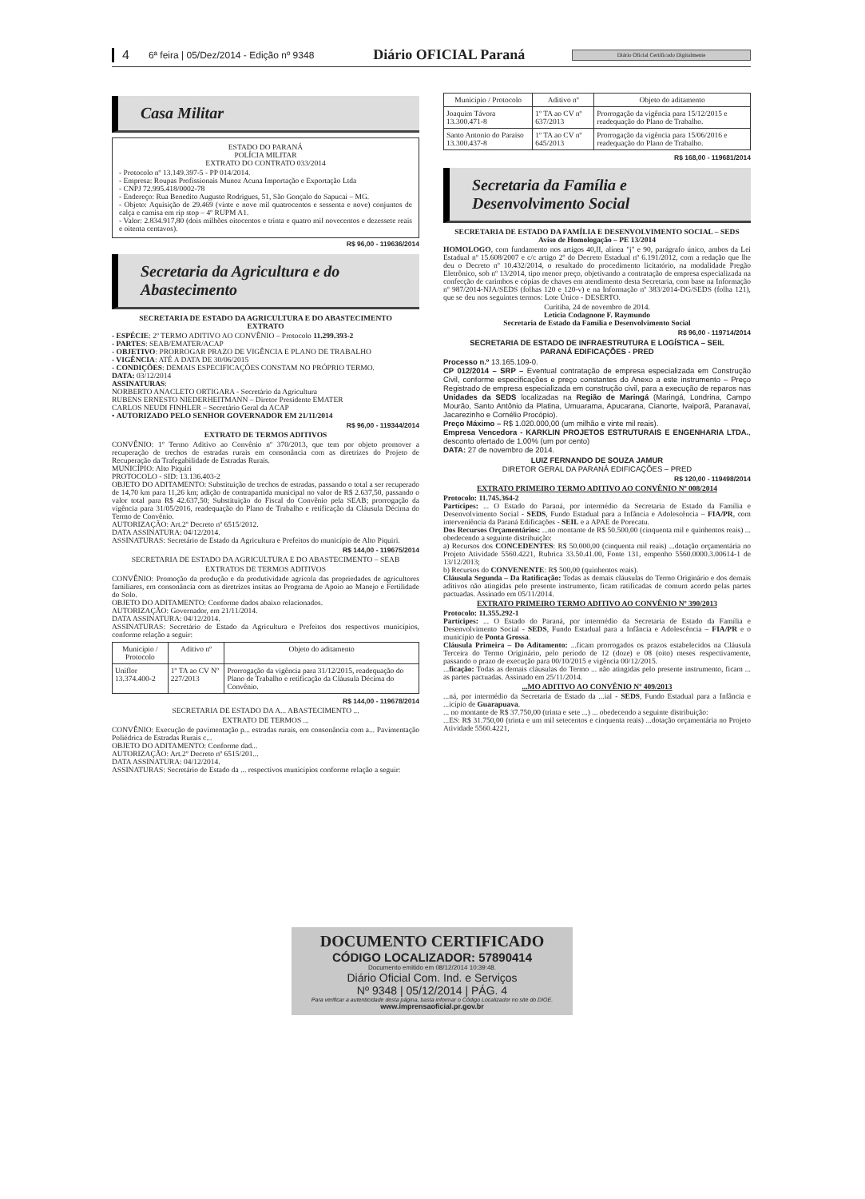4 6ª feira | 05/Dez/2014 - Edição nº 9348 Diário OFICIAL Paraná Diário Oficial Certificado Digitalmente
Casa Militar
ESTADO DO PARANÁ
POLÍCIA MILITAR
EXTRATO DO CONTRATO 033/2014
- Protocolo nº 13.149.397-5 - PP 014/2014.
- Empresa: Roupas Profissionais Munoz Acuna Importação e Exportação Ltda
- CNPJ 72.995.418/0002-78
- Endereço: Rua Benedito Augusto Rodrigues, 51, São Gonçalo do Sapucaí – MG.
- Objeto: Aquisição de 29.469 (vinte e nove mil quatrocentos e sessenta e nove) conjuntos de calça e camisa em rip stop – 4º RUPM A1.
- Valor: 2.834.917,80 (dois milhões oitocentos e trinta e quatro mil novecentos e dezessete reais e oitenta centavos).
R$ 96,00 - 119636/2014
Secretaria da Agricultura e do Abastecimento
SECRETARIA DE ESTADO DA AGRICULTURA E DO ABASTECIMENTO
EXTRATO
- ESPÉCIE: 2º TERMO ADITIVO AO CONVÊNIO – Protocolo 11.299.393-2
- PARTES: SEAB/EMATER/ACAP
- OBJETIVO: PRORROGAR PRAZO DE VIGÊNCIA E PLANO DE TRABALHO
- VIGÊNCIA: ATÉ A DATA DE 30/06/2015
- CONDIÇÕES: DEMAIS ESPECIFICAÇÕES CONSTAM NO PRÓPRIO TERMO.
DATA: 03/12/2014
ASSINATURAS:
NORBERTO ANACLETO ORTIGARA - Secretário da Agricultura
RUBENS ERNESTO NIEDERHEITMANN – Diretor Presidente EMATER
CARLOS NEUDI FINHLER – Secretário Geral da ACAP
• AUTORIZADO PELO SENHOR GOVERNADOR EM 21/11/2014
R$ 96,00 - 119344/2014
EXTRATO DE TERMOS ADITIVOS
CONVÊNIO: 1º Termo Aditivo ao Convênio nº 370/2013, que tem por objeto promover a recuperação de trechos de estradas rurais em consonância com as diretrizes do Projeto de Recuperação da Trafegabilidade de Estradas Rurais.
MUNICÍPIO: Alto Piquiri
PROTOCOLO - SID: 13.136.403-2
OBJETO DO ADITAMENTO: Substituição de trechos de estradas, passando o total a ser recuperado de 14,70 km para 11,26 km; adição de contrapartida municipal no valor de R$ 2.637,50, passando o valor total para R$ 42.637,50; Substituição do Fiscal do Convênio pela SEAB; prorrogação da vigência para 31/05/2016, readequação do Plano de Trabalho e retificação da Cláusula Décima do Termo de Convênio.
AUTORIZAÇÃO: Art.2º Decreto nº 6515/2012.
DATA ASSINATURA: 04/12/2014.
ASSINATURAS: Secretário de Estado da Agricultura e Prefeitos do município de Alto Piquiri.
R$ 144,00 - 119675/2014
SECRETARIA DE ESTADO DA AGRICULTURA E DO ABASTECIMENTO – SEAB
EXTRATOS DE TERMOS ADITIVOS
CONVÊNIO: Promoção da produção e da produtividade agrícola das propriedades de agricultores familiares, em consonância com as diretrizes insitas ao Programa de Apoio ao Manejo e Fertilidade do Solo.
OBJETO DO ADITAMENTO: Conforme dados abaixo relacionados.
AUTORIZAÇÃO: Governador, em 21/11/2014.
DATA ASSINATURA: 04/12/2014.
ASSINATURAS: Secretário de Estado da Agricultura e Prefeitos dos respectivos municípios, conforme relação a seguir:
| Município / Protocolo | Aditivo nº | Objeto do aditamento |
| --- | --- | --- |
| Uniflor 13.374.400-2 | 1º TA ao CV Nº 227/2013 | Prorrogação da vigência para 31/12/2015, readequação do Plano de Trabalho e retificação da Cláusula Décima do Convênio. |
R$ 144,00 - 119678/2014
SECRETARIA DE ESTADO DA A... ABASTECIMENTO ...
EXTRATO DE TERMOS ...
CONVÊNIO: Execução de pavimentação p... estradas rurais, em consonância com a... Pavimentação Poliédrica de Estradas Rurais c...
OBJETO DO ADITAMENTO: Conforme dad...
AUTORIZAÇÃO: Art.2º Decreto nº 6515/201...
DATA ASSINATURA: 04/12/2014.
ASSINATURAS: Secretário de Estado da ... respectivos municípios conforme relação a seguir:
| Município / Protocolo | Aditivo nº | Objeto do aditamento |
| --- | --- | --- |
| Joaquim Távora 13.300.471-8 | 1º TA ao CV nº 637/2013 | Prorrogação da vigência para 15/12/2015 e readequação do Plano de Trabalho. |
| Santo Antonio do Paraiso 13.300.437-8 | 1º TA ao CV nº 645/2013 | Prorrogação da vigência para 15/06/2016 e readequação do Plano de Trabalho. |
R$ 168,00 - 119681/2014
Secretaria da Família e Desenvolvimento Social
SECRETARIA DE ESTADO DA FAMÍLIA E DESENVOLVIMENTO SOCIAL – SEDS
Aviso de Homologação – PE 13/2014
HOMOLOGO, com fundamento nos artigos 40,II, alínea "j" e 90, parágrafo único, ambos da Lei Estadual nº 15.608/2007 e c/c artigo 2º do Decreto Estadual nº 6.191/2012, com a redação que lhe deu o Decreto nº 10.432/2014, o resultado do procedimento licitatório, na modalidade Pregão Eletrônico, sob nº 13/2014, tipo menor preço, objetivando a contratação de empresa especializada na confecção de carimbos e cópias de chaves em atendimento desta Secretaria, com base na Informação nº 987/2014-NJA/SEDS (folhas 120 e 120-v) e na Informação nº 383/2014-DG/SEDS (folha 121), que se deu nos seguintes termos: Lote Único - DESERTO.
Curitiba, 24 de novembro de 2014.
Leticia Codagnone F. Raymundo
Secretaria de Estado da Família e Desenvolvimento Social
R$ 96,00 - 119714/2014
SECRETARIA DE ESTADO DE INFRAESTRUTURA E LOGÍSTICA – SEIL
PARANÁ EDIFICAÇÕES - PRED
Processo n.º 13.165.109-0.
CP 012/2014 – SRP – Eventual contratação de empresa especializada em Construção Civil, conforme especificações e preço constantes do Anexo a este instrumento – Preço Registrado de empresa especializada em construção civil, para a execução de reparos nas Unidades da SEDS localizadas na Região de Maringá (Maringá, Londrina, Campo Mourão, Santo Antônio da Platina, Umuarama, Apucarana, Cianorte, Ivaiporã, Paranavaí, Jacarezinho e Cornélio Procópio).
Preço Máximo – R$ 1.020.000,00 (um milhão e vinte mil reais).
Empresa Vencedora - KARKLIN PROJETOS ESTRUTURAIS E ENGENHARIA LTDA., desconto ofertado de 1,00% (um por cento)
DATA: 27 de novembro de 2014.
LUIZ FERNANDO DE SOUZA JAMUR
DIRETOR GERAL DA PARANÁ EDIFICAÇÕES – PRED
R$ 120,00 - 119498/2014
EXTRATO PRIMEIRO TERMO ADITIVO AO CONVÊNIO Nº 008/2014
Protocolo: 11.745.364-2
Partícipes: ... O Estado do Paraná, por intermédio da Secretaria de Estado da Família e Desenvolvimento Social - SEDS, Fundo Estadual para a Infância e Adolescência – FIA/PR, com interveniência da Paraná Edificações - SEIL e a APAE de Porecatu.
Dos Recursos Orçamentários: ...no montante de R$ 50.500,00 (cinquenta mil e quinhentos reais) ... obedecendo a seguinte distribuição:
a) Recursos dos CONCEDENTES: R$ 50.000,00 (cinquenta mil reais) ...dotação orçamentária no Projeto Atividade 5560.4221, Rubrica 33.50.41.00, Fonte 131, empenho 5560.0000.3.00614-1 de 13/12/2013;
b) Recursos do CONVENENTE: R$ 500,00 (quinhentos reais).
Cláusula Segunda – Da Ratificação: Todas as demais cláusulas do Termo Originário e dos demais aditivos não atingidas pelo presente instrumento, ficam ratificadas de comum acordo pelas partes pactuadas. Assinado em 05/11/2014.
EXTRATO PRIMEIRO TERMO ADITIVO AO CONVÊNIO Nº 390/2013
Protocolo: 11.355.292-1
Partícipes: ... O Estado do Paraná, por intermédio da Secretaria de Estado da Família e Desenvolvimento Social - SEDS, Fundo Estadual para a Infância e Adolescência – FIA/PR e o município de Ponta Grossa.
Cláusula Primeira – Do Aditamento: ...ficam prorrogados os prazos estabelecidos na Cláusula Terceira do Termo Originário, pelo período de 12 (doze) e 08 (oito) meses respectivamente, passando o prazo de execução para 00/10/2015 e vigência 00/12/2015.
...ficação: Todas as demais cláusulas do Termo ... não atingidas pelo presente instrumento, ficam ... as partes pactuadas. Assinado em 25/11/2014.
...MO ADITIVO AO CONVÊNIO Nº 409/2013
...ná, por intermédio da Secretaria de Estado da ...ial - SEDS, Fundo Estadual para a Infância e ...icípio de Guarapuava.
... no montante de R$ 37.750,00 (trinta e sete ...) ... obedecendo a seguinte distribuição:
...ES: R$ 31.750,00 (trinta e um mil setecentos e cinquenta reais) ...dotação orçamentária no Projeto Atividade 5560.4221,
DOCUMENTO CERTIFICADO
CÓDIGO LOCALIZADOR: 57890414
Documento emitido em 08/12/2014 10:39:48.
Diário Oficial Com. Ind. e Serviços
Nº 9348 | 05/12/2014 | PÁG. 4
Para verificar a autenticidade desta página, basta informar o Código Localizador no site do DIOE.
www.imprensaoficial.pr.gov.br